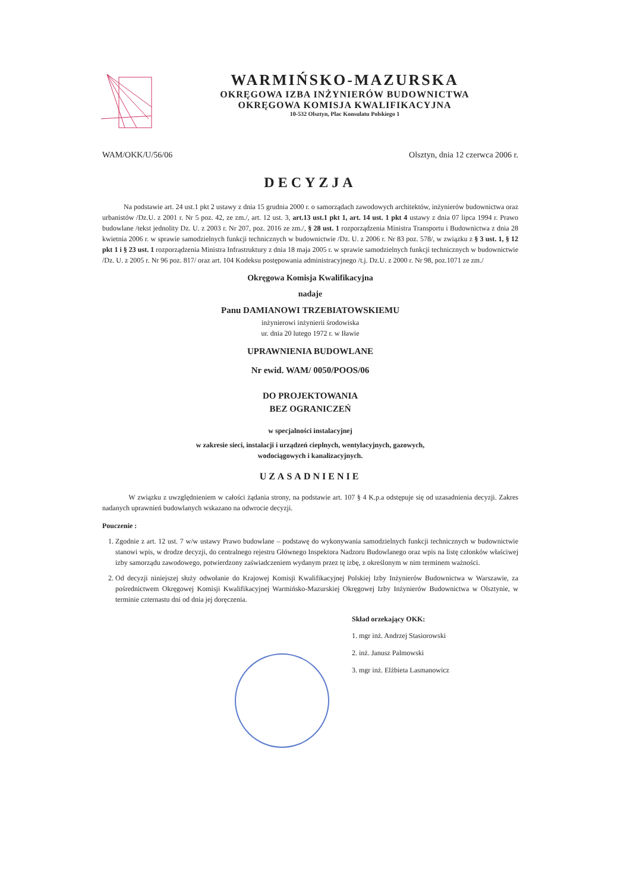WARMIŃSKO-MAZURSKA
OKRĘGOWA IZBA INŻYNIERÓW BUDOWNICTWA
OKRĘGOWA KOMISJA KWALIFIKACYJNA
10-532 Olsztyn, Plac Konsulatu Polskiego 1
WAM/OKK/U/56/06 Olsztyn, dnia 12 czerwca 2006 r.
DECYZJA
Na podstawie art. 24 ust.1 pkt 2 ustawy z dnia 15 grudnia 2000 r. o samorządach zawodowych architektów, inżynierów budownictwa oraz urbanistów /Dz.U. z 2001 r. Nr 5 poz. 42, ze zm./, art. 12 ust. 3, art.13 ust.1 pkt 1, art. 14 ust. 1 pkt 4 ustawy z dnia 07 lipca 1994 r. Prawo budowlane /tekst jednolity Dz. U. z 2003 r. Nr 207, poz. 2016 ze zm./, § 28 ust. 1 rozporządzenia Ministra Transportu i Budownictwa z dnia 28 kwietnia 2006 r. w sprawie samodzielnych funkcji technicznych w budownictwie /Dz. U. z 2006 r. Nr 83 poz. 578/, w związku z § 3 ust. 1, § 12 pkt 1 i § 23 ust. 1 rozporządzenia Ministra Infrastruktury z dnia 18 maja 2005 r. w sprawie samodzielnych funkcji technicznych w budownictwie /Dz. U. z 2005 r. Nr 96 poz. 817/ oraz art. 104 Kodeksu postępowania administracyjnego /t.j. Dz.U. z 2000 r. Nr 98, poz.1071 ze zm./
Okręgowa Komisja Kwalifikacyjna
nadaje
Panu DAMIANOWI TRZEBIATOWSKIEMU
inżynierowi inżynierii środowiska
ur. dnia 20 lutego 1972 r. w Iławie
UPRAWNIENIA BUDOWLANE
Nr ewid. WAM/ 0050/POOS/06
DO PROJEKTOWANIA
BEZ OGRANICZEŃ
w specjalności instalacyjnej
w zakresie sieci, instalacji i urządzeń cieplnych, wentylacyjnych, gazowych,
wodociągowych i kanalizacyjnych.
UZASADNIENIE
W związku z uwzględnieniem w całości żądania strony, na podstawie art. 107 § 4 K.p.a odstępuje się od uzasadnienia decyzji. Zakres nadanych uprawnień budowlanych wskazano na odwrocie decyzji.
Pouczenie :
1. Zgodnie z art. 12 ust. 7 w/w ustawy Prawo budowlane – podstawę do wykonywania samodzielnych funkcji technicznych w budownictwie stanowi wpis, w drodze decyzji, do centralnego rejestru Głównego Inspektora Nadzoru Budowlanego oraz wpis na listę członków właściwej izby samorządu zawodowego, potwierdzony zaświadczeniem wydanym przez tę izbę, z określonym w nim terminem ważności.
2. Od decyzji niniejszej służy odwołanie do Krajowej Komisji Kwalifikacyjnej Polskiej Izby Inżynierów Budownictwa w Warszawie, za pośrednictwem Okręgowej Komisji Kwalifikacyjnej Warmińsko-Mazurskiej Okręgowej Izby Inżynierów Budownictwa w Olsztynie, w terminie czternastu dni od dnia jej doręczenia.
Skład orzekający OKK:
1. mgr inż. Andrzej Stasiorowski
2. inż. Janusz Palmowski
3. mgr inż. Elżbieta Lasmanowicz